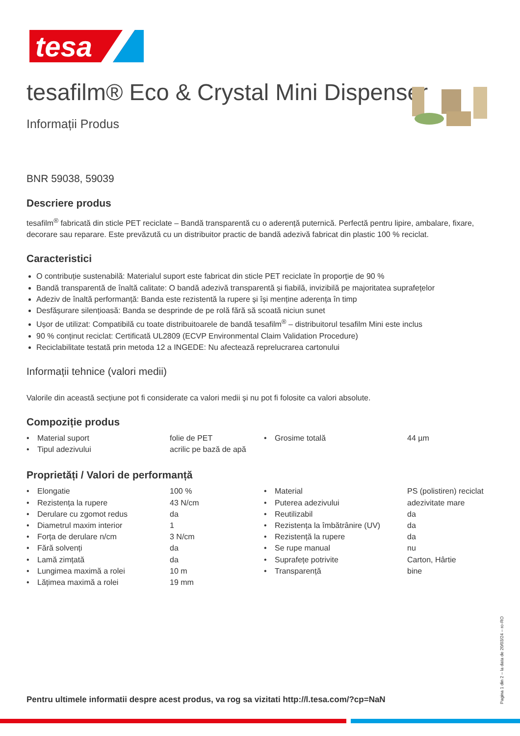tesa
tesafilm® Eco & Crystal Mini Dispenser
Informații Produs
BNR 59038, 59039
Descriere produs
tesafilm<sup>®</sup> fabricată din sticle PET reciclate – Bandă transparentă cu o aderență puternică. Perfectă pentru lipire, ambalare, fixare, decorare sau reparare. Este prevăzută cu un distribuitor practic de bandă adezivă fabricat din plastic 100 % reciclat.
Caracteristici
O contribuție sustenabilă: Materialul suport este fabricat din sticle PET reciclate în proporție de 90 %
Bandă transparentă de înaltă calitate: O bandă adezivă transparentă și fiabilă, invizibilă pe majoritatea suprafețelor
Adeziv de înaltă performanță: Banda este rezistentă la rupere și își menține aderența în timp
Desfășurare silențioasă: Banda se desprinde de pe rolă fără să scoată niciun sunet
Ușor de utilizat: Compatibilă cu toate distribuitoarele de bandă tesafilm<sup>®</sup> – distribuitorul tesafilm Mini este inclus
90 % conținut reciclat: Certificată UL2809 (ECVP Environmental Claim Validation Procedure)
Reciclabilitate testată prin metoda 12 a INGEDE: Nu afectează reprelucrarea cartonului
Informații tehnice (valori medii)
Valorile din această secțiune pot fi considerate ca valori medii și nu pot fi folosite ca valori absolute.
Compoziție produs
| • | Material suport | folie de PET | • | Grosime totală | 44 µm |
| • | Tipul adezivului | acrilic pe bază de apă | | | |
Proprietăți / Valori de performanță
| • | Elongatie | 100 % | • | Material | PS (polistiren) reciclat |
| • | Rezistența la rupere | 43 N/cm | • | Puterea adezivului | adezivitate mare |
| • | Derulare cu zgomot redus | da | • | Reutilizabil | da |
| • | Diametrul maxim interior | 1 | • | Rezistența la îmbătrânire (UV) | da |
| • | Forța de derulare n/cm | 3 N/cm | • | Rezistență la rupere | da |
| • | Fără solvenți | da | • | Se rupe manual | nu |
| • | Lamă zimțată | da | • | Suprafețe potrivite | Carton, Hârtie |
| • | Lungimea maximă a rolei | 10 m | • | Transparență | bine |
| • | Lățimea maximă a rolei | 19 mm | | | |
Pentru ultimele informatii despre acest produs, va rog sa vizitati http://l.tesa.com/?cp=NaN
Pagina 1 din 2 – la data de 20/03/24 – ro-RO